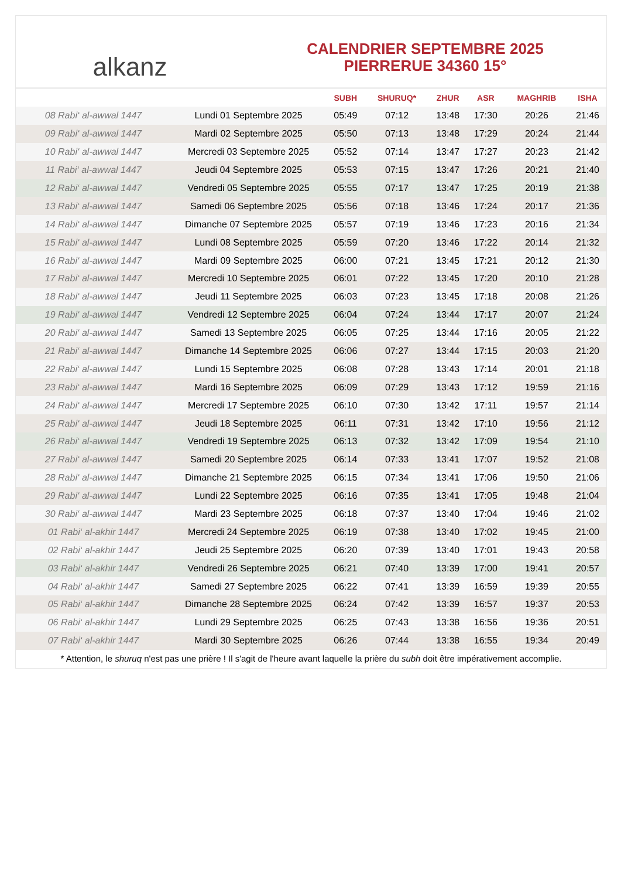alkanz
CALENDRIER SEPTEMBRE 2025
PIERRERUE 34360 15°
| | | SUBH | SHURUQ* | ZHUR | ASR | MAGHRIB | ISHA |
| --- | --- | --- | --- | --- | --- | --- | --- |
| 08 Rabi‘ al-awwal 1447 | Lundi 01 Septembre 2025 | 05:49 | 07:12 | 13:48 | 17:30 | 20:26 | 21:46 |
| 09 Rabi‘ al-awwal 1447 | Mardi 02 Septembre 2025 | 05:50 | 07:13 | 13:48 | 17:29 | 20:24 | 21:44 |
| 10 Rabi‘ al-awwal 1447 | Mercredi 03 Septembre 2025 | 05:52 | 07:14 | 13:47 | 17:27 | 20:23 | 21:42 |
| 11 Rabi‘ al-awwal 1447 | Jeudi 04 Septembre 2025 | 05:53 | 07:15 | 13:47 | 17:26 | 20:21 | 21:40 |
| 12 Rabi‘ al-awwal 1447 | Vendredi 05 Septembre 2025 | 05:55 | 07:17 | 13:47 | 17:25 | 20:19 | 21:38 |
| 13 Rabi‘ al-awwal 1447 | Samedi 06 Septembre 2025 | 05:56 | 07:18 | 13:46 | 17:24 | 20:17 | 21:36 |
| 14 Rabi‘ al-awwal 1447 | Dimanche 07 Septembre 2025 | 05:57 | 07:19 | 13:46 | 17:23 | 20:16 | 21:34 |
| 15 Rabi‘ al-awwal 1447 | Lundi 08 Septembre 2025 | 05:59 | 07:20 | 13:46 | 17:22 | 20:14 | 21:32 |
| 16 Rabi‘ al-awwal 1447 | Mardi 09 Septembre 2025 | 06:00 | 07:21 | 13:45 | 17:21 | 20:12 | 21:30 |
| 17 Rabi‘ al-awwal 1447 | Mercredi 10 Septembre 2025 | 06:01 | 07:22 | 13:45 | 17:20 | 20:10 | 21:28 |
| 18 Rabi‘ al-awwal 1447 | Jeudi 11 Septembre 2025 | 06:03 | 07:23 | 13:45 | 17:18 | 20:08 | 21:26 |
| 19 Rabi‘ al-awwal 1447 | Vendredi 12 Septembre 2025 | 06:04 | 07:24 | 13:44 | 17:17 | 20:07 | 21:24 |
| 20 Rabi‘ al-awwal 1447 | Samedi 13 Septembre 2025 | 06:05 | 07:25 | 13:44 | 17:16 | 20:05 | 21:22 |
| 21 Rabi‘ al-awwal 1447 | Dimanche 14 Septembre 2025 | 06:06 | 07:27 | 13:44 | 17:15 | 20:03 | 21:20 |
| 22 Rabi‘ al-awwal 1447 | Lundi 15 Septembre 2025 | 06:08 | 07:28 | 13:43 | 17:14 | 20:01 | 21:18 |
| 23 Rabi‘ al-awwal 1447 | Mardi 16 Septembre 2025 | 06:09 | 07:29 | 13:43 | 17:12 | 19:59 | 21:16 |
| 24 Rabi‘ al-awwal 1447 | Mercredi 17 Septembre 2025 | 06:10 | 07:30 | 13:42 | 17:11 | 19:57 | 21:14 |
| 25 Rabi‘ al-awwal 1447 | Jeudi 18 Septembre 2025 | 06:11 | 07:31 | 13:42 | 17:10 | 19:56 | 21:12 |
| 26 Rabi‘ al-awwal 1447 | Vendredi 19 Septembre 2025 | 06:13 | 07:32 | 13:42 | 17:09 | 19:54 | 21:10 |
| 27 Rabi‘ al-awwal 1447 | Samedi 20 Septembre 2025 | 06:14 | 07:33 | 13:41 | 17:07 | 19:52 | 21:08 |
| 28 Rabi‘ al-awwal 1447 | Dimanche 21 Septembre 2025 | 06:15 | 07:34 | 13:41 | 17:06 | 19:50 | 21:06 |
| 29 Rabi‘ al-awwal 1447 | Lundi 22 Septembre 2025 | 06:16 | 07:35 | 13:41 | 17:05 | 19:48 | 21:04 |
| 30 Rabi‘ al-awwal 1447 | Mardi 23 Septembre 2025 | 06:18 | 07:37 | 13:40 | 17:04 | 19:46 | 21:02 |
| 01 Rabi‘ al-akhir 1447 | Mercredi 24 Septembre 2025 | 06:19 | 07:38 | 13:40 | 17:02 | 19:45 | 21:00 |
| 02 Rabi‘ al-akhir 1447 | Jeudi 25 Septembre 2025 | 06:20 | 07:39 | 13:40 | 17:01 | 19:43 | 20:58 |
| 03 Rabi‘ al-akhir 1447 | Vendredi 26 Septembre 2025 | 06:21 | 07:40 | 13:39 | 17:00 | 19:41 | 20:57 |
| 04 Rabi‘ al-akhir 1447 | Samedi 27 Septembre 2025 | 06:22 | 07:41 | 13:39 | 16:59 | 19:39 | 20:55 |
| 05 Rabi‘ al-akhir 1447 | Dimanche 28 Septembre 2025 | 06:24 | 07:42 | 13:39 | 16:57 | 19:37 | 20:53 |
| 06 Rabi‘ al-akhir 1447 | Lundi 29 Septembre 2025 | 06:25 | 07:43 | 13:38 | 16:56 | 19:36 | 20:51 |
| 07 Rabi‘ al-akhir 1447 | Mardi 30 Septembre 2025 | 06:26 | 07:44 | 13:38 | 16:55 | 19:34 | 20:49 |
* Attention, le shuruq n'est pas une prière ! Il s'agit de l'heure avant laquelle la prière du subh doit être impérativement accomplie.